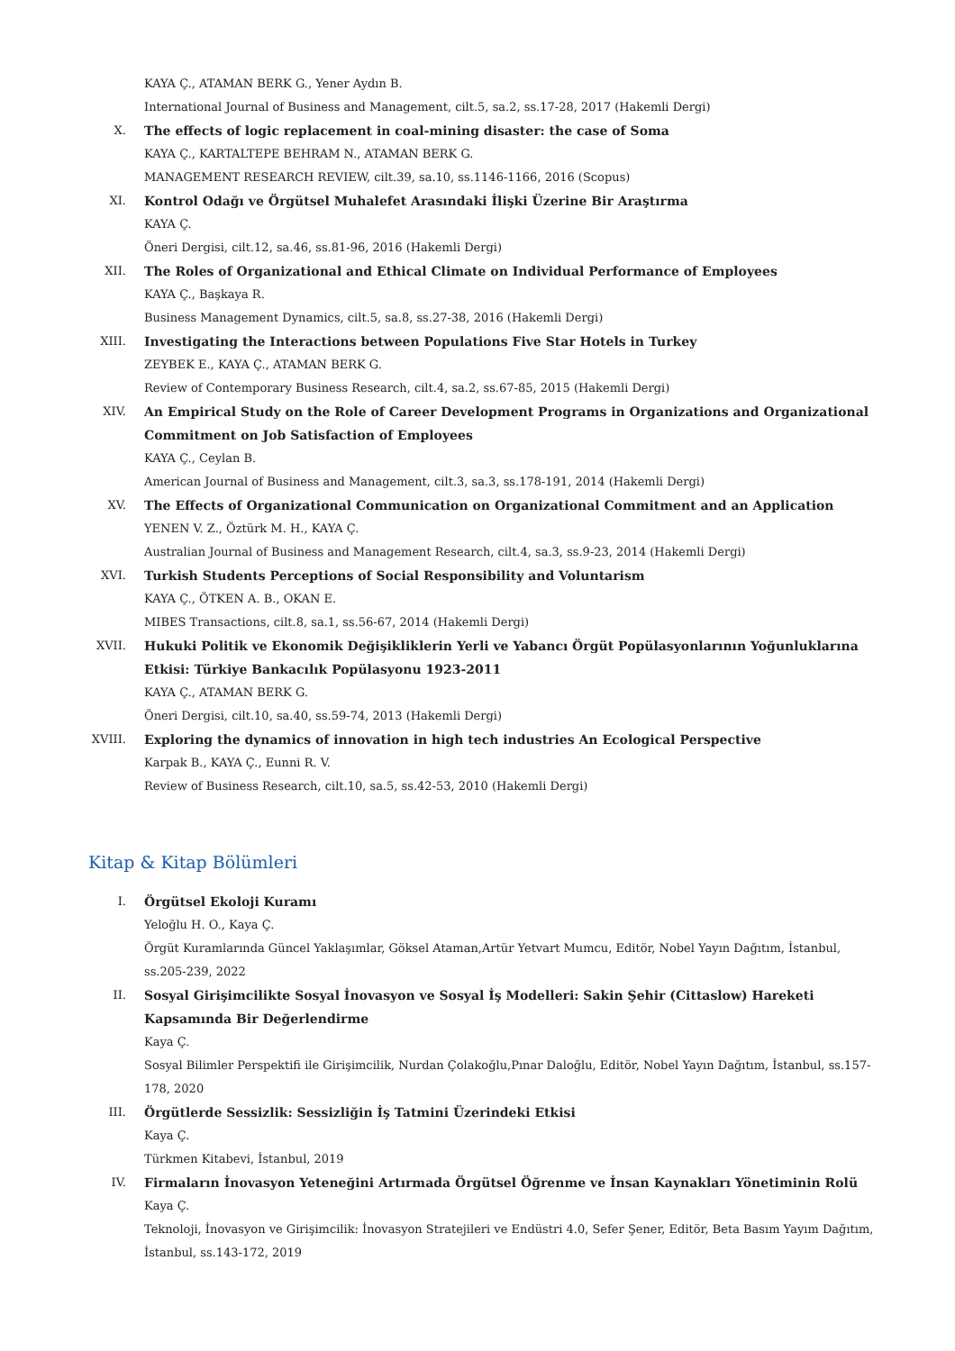KAYA Ç., ATAMAN BERK G., Yener Aydın B.
International Journal of Business and Management, cilt.5, sa.2, ss.17-28, 2017 (Hakemli Dergi)
X. The effects of logic replacement in coal-mining disaster: the case of Soma
KAYA Ç., KARTALTEPE BEHRAM N., ATAMAN BERK G.
MANAGEMENT RESEARCH REVIEW, cilt.39, sa.10, ss.1146-1166, 2016 (Scopus)
XI. Kontrol Odağı ve Örgütsel Muhalefet Arasındaki İlişki Üzerine Bir Araştırma
KAYA Ç.
Öneri Dergisi, cilt.12, sa.46, ss.81-96, 2016 (Hakemli Dergi)
XII. The Roles of Organizational and Ethical Climate on Individual Performance of Employees
KAYA Ç., Başkaya R.
Business Management Dynamics, cilt.5, sa.8, ss.27-38, 2016 (Hakemli Dergi)
XIII. Investigating the Interactions between Populations Five Star Hotels in Turkey
ZEYBEK E., KAYA Ç., ATAMAN BERK G.
Review of Contemporary Business Research, cilt.4, sa.2, ss.67-85, 2015 (Hakemli Dergi)
XIV. An Empirical Study on the Role of Career Development Programs in Organizations and Organizational Commitment on Job Satisfaction of Employees
KAYA Ç., Ceylan B.
American Journal of Business and Management, cilt.3, sa.3, ss.178-191, 2014 (Hakemli Dergi)
XV. The Effects of Organizational Communication on Organizational Commitment and an Application
YENEN V. Z., Öztürk M. H., KAYA Ç.
Australian Journal of Business and Management Research, cilt.4, sa.3, ss.9-23, 2014 (Hakemli Dergi)
XVI. Turkish Students Perceptions of Social Responsibility and Voluntarism
KAYA Ç., ÖTKEN A. B., OKAN E.
MIBES Transactions, cilt.8, sa.1, ss.56-67, 2014 (Hakemli Dergi)
XVII. Hukuki Politik ve Ekonomik Değişikliklerin Yerli ve Yabancı Örgüt Popülasyonlarının Yoğunluklarına Etkisi: Türkiye Bankacılık Popülasyonu 1923-2011
KAYA Ç., ATAMAN BERK G.
Öneri Dergisi, cilt.10, sa.40, ss.59-74, 2013 (Hakemli Dergi)
XVIII. Exploring the dynamics of innovation in high tech industries An Ecological Perspective
Karpak B., KAYA Ç., Eunni R. V.
Review of Business Research, cilt.10, sa.5, ss.42-53, 2010 (Hakemli Dergi)
Kitap & Kitap Bölümleri
I. Örgütsel Ekoloji Kuramı
Yeloğlu H. O., Kaya Ç.
Örgüt Kuramlarında Güncel Yaklaşımlar, Göksel Ataman,Artür Yetvart Mumcu, Editör, Nobel Yayın Dağıtım, İstanbul, ss.205-239, 2022
II. Sosyal Girişimcilikte Sosyal İnovasyon ve Sosyal İş Modelleri: Sakin Şehir (Cittaslow) Hareketi Kapsamında Bir Değerlendirme
Kaya Ç.
Sosyal Bilimler Perspektifi ile Girişimcilik, Nurdan Çolakoğlu,Pınar Daloğlu, Editör, Nobel Yayın Dağıtım, İstanbul, ss.157-178, 2020
III. Örgütlerde Sessizlik: Sessizliğin İş Tatmini Üzerindeki Etkisi
Kaya Ç.
Türkmen Kitabevi, İstanbul, 2019
IV. Firmaların İnovasyon Yeteneğini Artırmada Örgütsel Öğrenme ve İnsan Kaynakları Yönetiminin Rolü
Kaya Ç.
Teknoloji, İnovasyon ve Girişimcilik: İnovasyon Stratejileri ve Endüstri 4.0, Sefer Şener, Editör, Beta Basım Yayım Dağıtım, İstanbul, ss.143-172, 2019